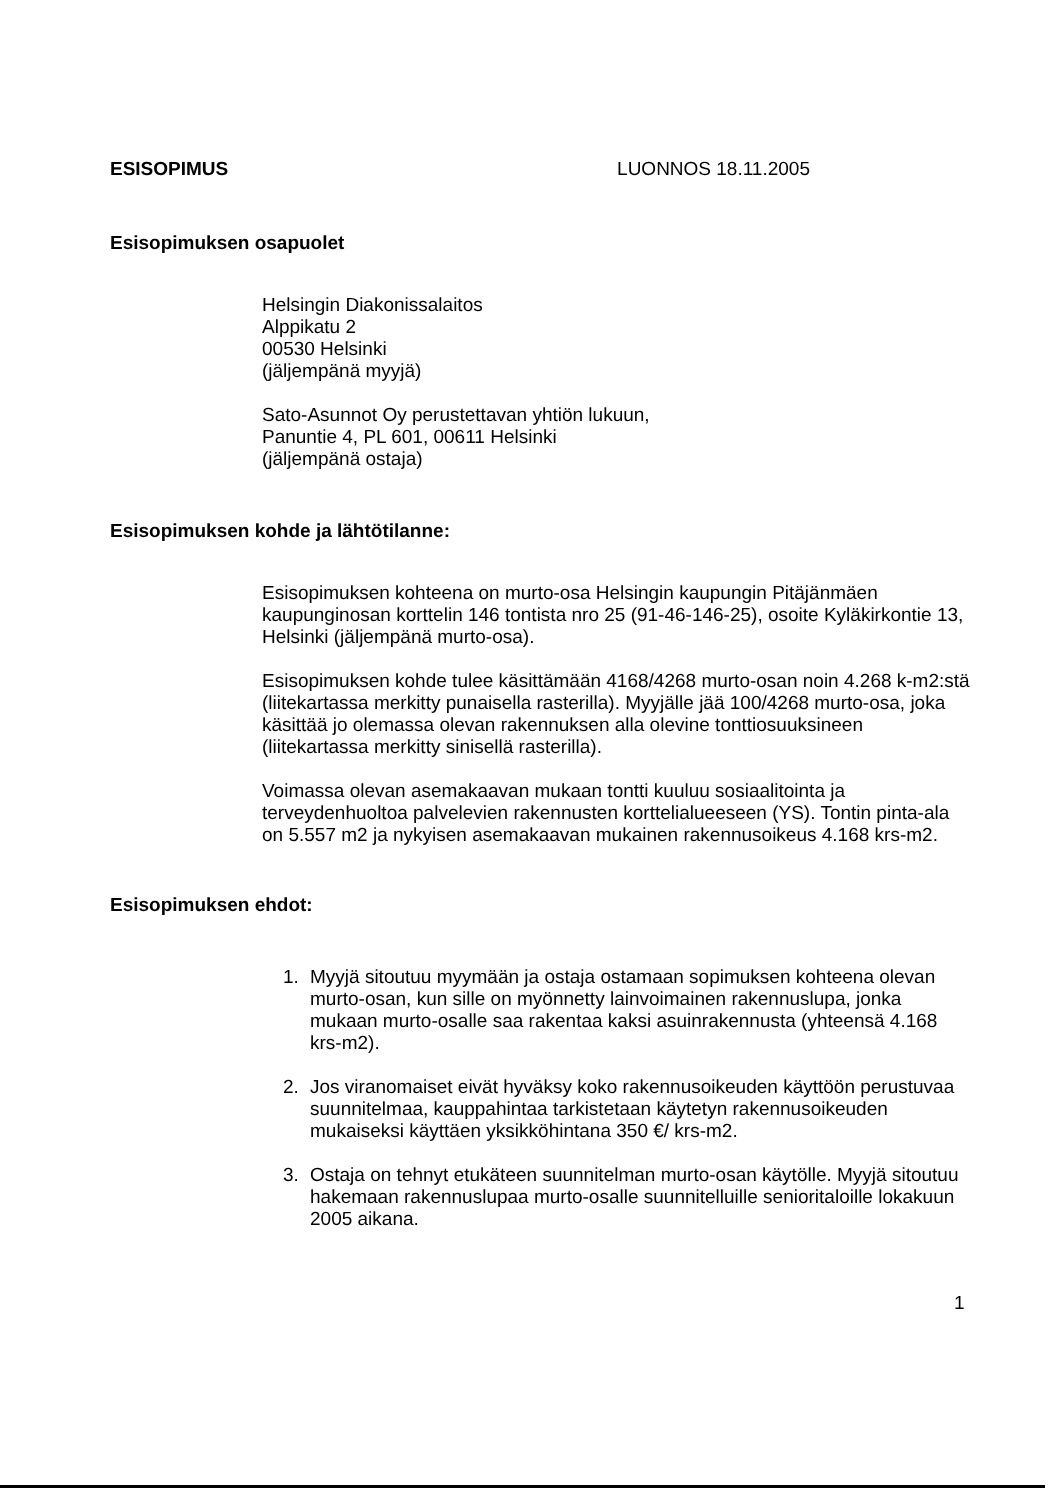ESISOPIMUS LUONNOS 18.11.2005
Esisopimuksen osapuolet
Helsingin Diakonissalaitos
Alppikatu 2
00530 Helsinki
(jäljempänä myyjä)
Sato-Asunnot Oy perustettavan yhtiön lukuun,
Panuntie 4, PL 601, 00611 Helsinki
(jäljempänä ostaja)
Esisopimuksen kohde ja lähtötilanne:
Esisopimuksen kohteena on murto-osa Helsingin kaupungin Pitäjänmäen kaupunginosan korttelin 146 tontista nro 25 (91-46-146-25), osoite Kyläkirkontie 13, Helsinki (jäljempänä murto-osa).
Esisopimuksen kohde tulee käsittämään 4168/4268 murto-osan noin 4.268 k-m2:stä (liitekartassa merkitty punaisella rasterilla). Myyjälle jää 100/4268 murto-osa, joka käsittää jo olemassa olevan rakennuksen alla olevine tonttiosuuksineen (liitekartassa merkitty sinisellä rasterilla).
Voimassa olevan asemakaavan mukaan tontti kuuluu sosiaalitointa ja terveydenhuoltoa palvelevien rakennusten korttelialueeseen (YS). Tontin pinta-ala on 5.557 m2 ja nykyisen asemakaavan mukainen rakennusoikeus 4.168 krs-m2.
Esisopimuksen ehdot:
1. Myyjä sitoutuu myymään ja ostaja ostamaan sopimuksen kohteena olevan murto-osan, kun sille on myönnetty lainvoimainen rakennuslupa, jonka mukaan murto-osalle saa rakentaa kaksi asuinrakennusta (yhteensä 4.168 krs-m2).
2. Jos viranomaiset eivät hyväksy koko rakennusoikeuden käyttöön perustuvaa suunnitelmaa, kauppahintaa tarkistetaan käytetyn rakennusoikeuden mukaiseksi käyttäen yksikköhintana 350 €/ krs-m2.
3. Ostaja on tehnyt etukäteen suunnitelman murto-osan käytölle. Myyjä sitoutuu hakemaan rakennuslupaa murto-osalle suunnitelluille senioritaloille lokakuun 2005 aikana.
1